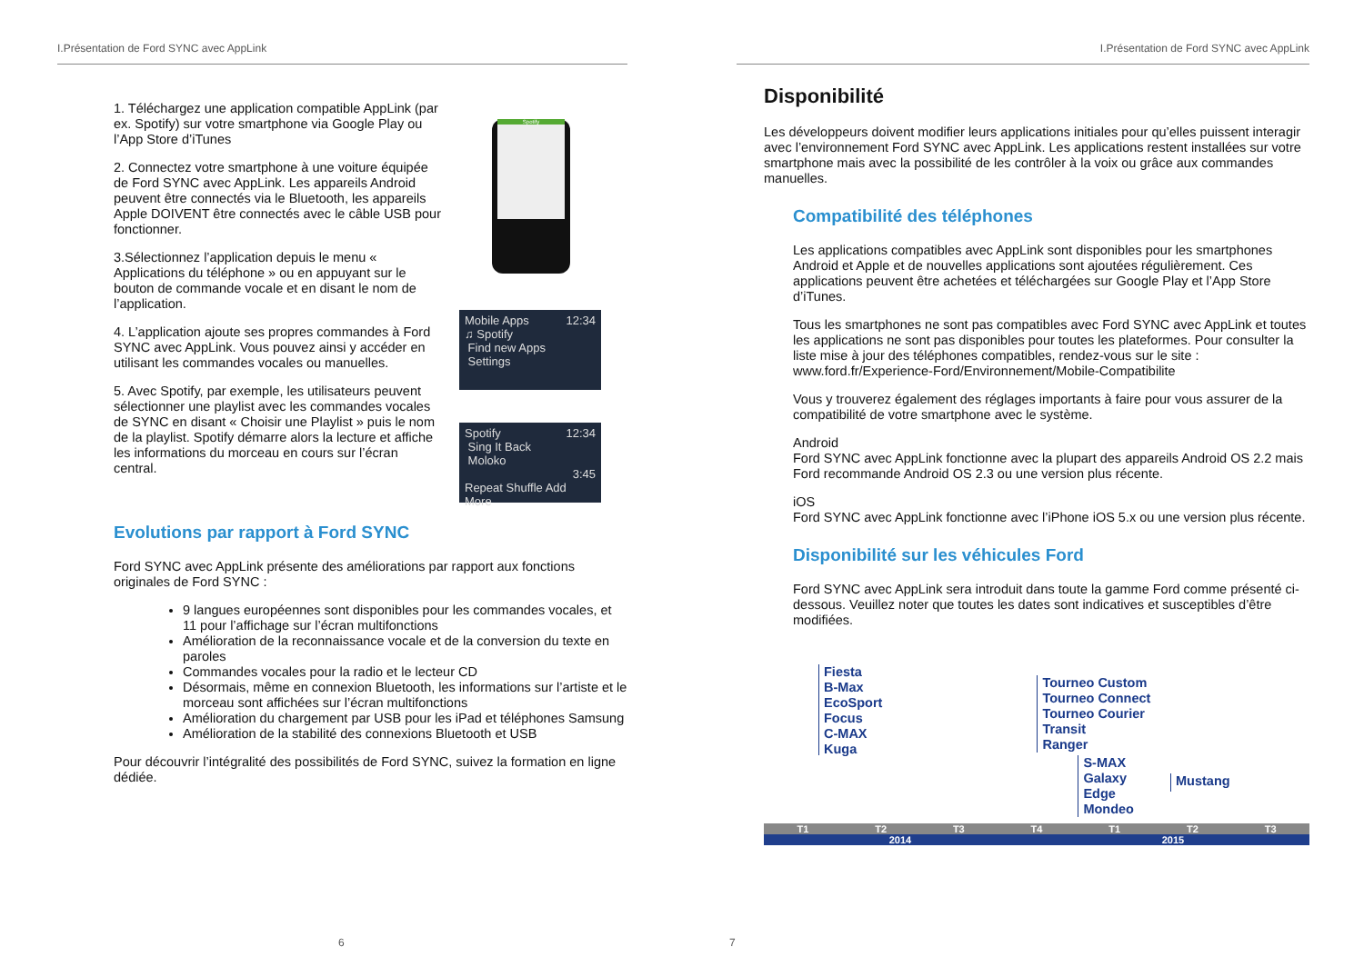I.Présentation de Ford SYNC avec AppLink
1. Téléchargez une application compatible AppLink (par ex. Spotify) sur votre smartphone via Google Play ou l’App Store d’iTunes
2. Connectez votre smartphone à une voiture équipée de Ford SYNC avec AppLink. Les appareils Android peuvent être connectés via le Bluetooth, les appareils Apple DOIVENT être connectés avec le câble USB pour fonctionner.
3.Sélectionnez l’application depuis le menu « Applications du téléphone » ou en appuyant sur le bouton de commande vocale et en disant le nom de l’application.
4. L’application ajoute ses propres commandes à Ford SYNC avec AppLink. Vous pouvez ainsi y accéder en utilisant les commandes vocales ou manuelles.
5. Avec Spotify, par exemple, les utilisateurs peuvent sélectionner une playlist avec les commandes vocales de SYNC en disant « Choisir une Playlist » puis le nom de la playlist. Spotify démarre alors la lecture et affiche les informations du morceau en cours sur l’écran central.
Spotify
Mobile Apps 12:34
♫ Spotify
Find new Apps
Settings
Spotify 12:34
Sing It Back
Moloko
3:45
Repeat Shuffle Add More
Evolutions par rapport à Ford SYNC
Ford SYNC avec AppLink présente des améliorations par rapport aux fonctions originales de Ford SYNC :
9 langues européennes sont disponibles pour les commandes vocales, et 11 pour l’affichage sur l’écran multifonctions
Amélioration de la reconnaissance vocale et de la conversion du texte en paroles
Commandes vocales pour la radio et le lecteur CD
Désormais, même en connexion Bluetooth, les informations sur l’artiste et le morceau sont affichées sur l’écran multifonctions
Amélioration du chargement par USB pour les iPad et téléphones Samsung
Amélioration de la stabilité des connexions Bluetooth et USB
Pour découvrir l’intégralité des possibilités de Ford SYNC, suivez la formation en ligne dédiée.
6
I.Présentation de Ford SYNC avec AppLink
Disponibilité
Les développeurs doivent modifier leurs applications initiales pour qu’elles puissent interagir avec l’environnement Ford SYNC avec AppLink. Les applications restent installées sur votre smartphone mais avec la possibilité de les contrôler à la voix ou grâce aux commandes manuelles.
Compatibilité des téléphones
Les applications compatibles avec AppLink sont disponibles pour les smartphones Android et Apple et de nouvelles applications sont ajoutées régulièrement. Ces applications peuvent être achetées et téléchargées sur Google Play et l’App Store d’iTunes.
Tous les smartphones ne sont pas compatibles avec Ford SYNC avec AppLink et toutes les applications ne sont pas disponibles pour toutes les plateformes. Pour consulter la liste mise à jour des téléphones compatibles, rendez-vous sur le site : www.ford.fr/Experience-Ford/Environnement/Mobile-Compatibilite
Vous y trouverez également des réglages importants à faire pour vous assurer de la compatibilité de votre smartphone avec le système.
Android
Ford SYNC avec AppLink fonctionne avec la plupart des appareils Android OS 2.2 mais Ford recommande Android OS 2.3 ou une version plus récente.
iOS
Ford SYNC avec AppLink fonctionne avec l’iPhone iOS 5.x ou une version plus récente.
Disponibilité sur les véhicules Ford
Ford SYNC avec AppLink sera introduit dans toute la gamme Ford comme présenté ci-dessous. Veuillez noter que toutes les dates sont indicatives et susceptibles d’être modifiées.
Fiesta
B-Max
EcoSport
Focus
C-MAX
Kuga
Tourneo Custom
Tourneo Connect
Tourneo Courier
Transit
Ranger
S-MAX
Galaxy
Edge
Mondeo
Mustang
T1 T2 T3 T4 T1 T2 T3
2014 2015
7